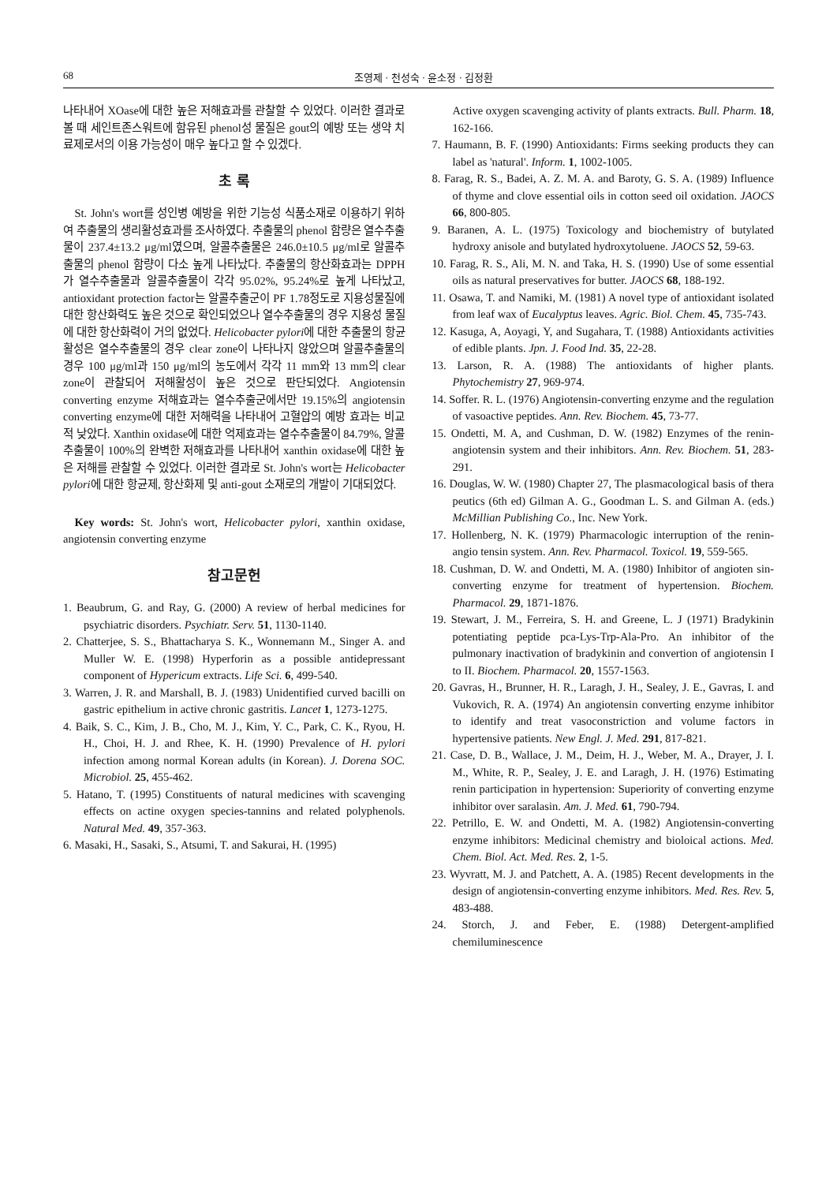68 조영제 · 천성숙 · 윤소정 · 김정환
나타내어 XOase에 대한 높은 저해효과를 관찰할 수 있었다. 이러한 결과로 볼 때 세인트존스워트에 함유된 phenol성 물질은 gout의 예방 또는 생약 치료제로서의 이용 가능성이 매우 높다고 할 수 있겠다.
초 록
St. John's wort를 성인병 예방을 위한 기능성 식품소재로 이용하기 위하여 추출물의 생리활성효과를 조사하였다. 추출물의 phenol 함량은 열수추출물이 237.4±13.2 μg/ml였으며, 알콜추출물은 246.0±10.5 μg/ml로 알콜추출물의 phenol 함량이 다소 높게 나타났다. 추출물의 항산화효과는 DPPH가 열수추출물과 알콜추출물이 각각 95.02%, 95.24%로 높게 나타났고, antioxidant protection factor는 알콜추출군이 PF 1.78정도로 지용성물질에 대한 항산화력도 높은 것으로 확인되었으나 열수추출물의 경우 지용성 물질에 대한 항산화력이 거의 없었다. Helicobacter pylori에 대한 추출물의 항균활성은 열수추출물의 경우 clear zone이 나타나지 않았으며 알콜추출물의 경우 100 μg/ml과 150 μg/ml의 농도에서 각각 11 mm와 13 mm의 clear zone이 관찰되어 저해활성이 높은 것으로 판단되었다. Angiotensin converting enzyme 저해효과는 열수추출군에서만 19.15%의 angiotensin converting enzyme에 대한 저해력을 나타내어 고혈압의 예방 효과는 비교적 낮았다. Xanthin oxidase에 대한 억제효과는 열수추출물이 84.79%, 알콜추출물이 100%의 완벽한 저해효과를 나타내어 xanthin oxidase에 대한 높은 저해를 관찰할 수 있었다. 이러한 결과로 St. John's wort는 Helicobacter pylori에 대한 항균제, 항산화제 및 anti-gout 소재로의 개발이 기대되었다.
Key words: St. John's wort, Helicobacter pylori, xanthin oxidase, angiotensin converting enzyme
참고문헌
1. Beaubrum, G. and Ray, G. (2000) A review of herbal medicines for psychiatric disorders. Psychiatr. Serv. 51, 1130-1140.
2. Chatterjee, S. S., Bhattacharya S. K., Wonnemann M., Singer A. and Muller W. E. (1998) Hyperforin as a possible antidepressant component of Hypericum extracts. Life Sci. 6, 499-540.
3. Warren, J. R. and Marshall, B. J. (1983) Unidentified curved bacilli on gastric epithelium in active chronic gastritis. Lancet 1, 1273-1275.
4. Baik, S. C., Kim, J. B., Cho, M. J., Kim, Y. C., Park, C. K., Ryou, H. H., Choi, H. J. and Rhee, K. H. (1990) Prevalence of H. pylori infection among normal Korean adults (in Korean). J. Dorena SOC. Microbiol. 25, 455-462.
5. Hatano, T. (1995) Constituents of natural medicines with scavenging effects on actine oxygen species-tannins and related polyphenols. Natural Med. 49, 357-363.
6. Masaki, H., Sasaki, S., Atsumi, T. and Sakurai, H. (1995)
Active oxygen scavenging activity of plants extracts. Bull. Pharm. 18, 162-166.
7. Haumann, B. F. (1990) Antioxidants: Firms seeking products they can label as 'natural'. Inform. 1, 1002-1005.
8. Farag, R. S., Badei, A. Z. M. A. and Baroty, G. S. A. (1989) Influence of thyme and clove essential oils in cotton seed oil oxidation. JAOCS 66, 800-805.
9. Baranen, A. L. (1975) Toxicology and biochemistry of butylated hydroxy anisole and butylated hydroxytoluene. JAOCS 52, 59-63.
10. Farag, R. S., Ali, M. N. and Taka, H. S. (1990) Use of some essential oils as natural preservatives for butter. JAOCS 68, 188-192.
11. Osawa, T. and Namiki, M. (1981) A novel type of antioxidant isolated from leaf wax of Eucalyptus leaves. Agric. Biol. Chem. 45, 735-743.
12. Kasuga, A, Aoyagi, Y, and Sugahara, T. (1988) Antioxidants activities of edible plants. Jpn. J. Food Ind. 35, 22-28.
13. Larson, R. A. (1988) The antioxidants of higher plants. Phytochemistry 27, 969-974.
14. Soffer. R. L. (1976) Angiotensin-converting enzyme and the regulation of vasoactive peptides. Ann. Rev. Biochem. 45, 73-77.
15. Ondetti, M. A, and Cushman, D. W. (1982) Enzymes of the renin-angiotensin system and their inhibitors. Ann. Rev. Biochem. 51, 283-291.
16. Douglas, W. W. (1980) Chapter 27, The plasmacological basis of thera peutics (6th ed) Gilman A. G., Goodman L. S. and Gilman A. (eds.) McMillian Publishing Co., Inc. New York.
17. Hollenberg, N. K. (1979) Pharmacologic interruption of the renin-angio tensin system. Ann. Rev. Pharmacol. Toxicol. 19, 559-565.
18. Cushman, D. W. and Ondetti, M. A. (1980) Inhibitor of angioten sin-converting enzyme for treatment of hypertension. Biochem. Pharmacol. 29, 1871-1876.
19. Stewart, J. M., Ferreira, S. H. and Greene, L. J (1971) Bradykinin potentiating peptide pca-Lys-Trp-Ala-Pro. An inhibitor of the pulmonary inactivation of bradykinin and convertion of angiotensin I to II. Biochem. Pharmacol. 20, 1557-1563.
20. Gavras, H., Brunner, H. R., Laragh, J. H., Sealey, J. E., Gavras, I. and Vukovich, R. A. (1974) An angiotensin converting enzyme inhibitor to identify and treat vasoconstriction and volume factors in hypertensive patients. New Engl. J. Med. 291, 817-821.
21. Case, D. B., Wallace, J. M., Deim, H. J., Weber, M. A., Drayer, J. I. M., White, R. P., Sealey, J. E. and Laragh, J. H. (1976) Estimating renin participation in hypertension: Superiority of converting enzyme inhibitor over saralasin. Am. J. Med. 61, 790-794.
22. Petrillo, E. W. and Ondetti, M. A. (1982) Angiotensin-converting enzyme inhibitors: Medicinal chemistry and bioloical actions. Med. Chem. Biol. Act. Med. Res. 2, 1-5.
23. Wyvratt, M. J. and Patchett, A. A. (1985) Recent developments in the design of angiotensin-converting enzyme inhibitors. Med. Res. Rev. 5, 483-488.
24. Storch, J. and Feber, E. (1988) Detergent-amplified chemiluminescence